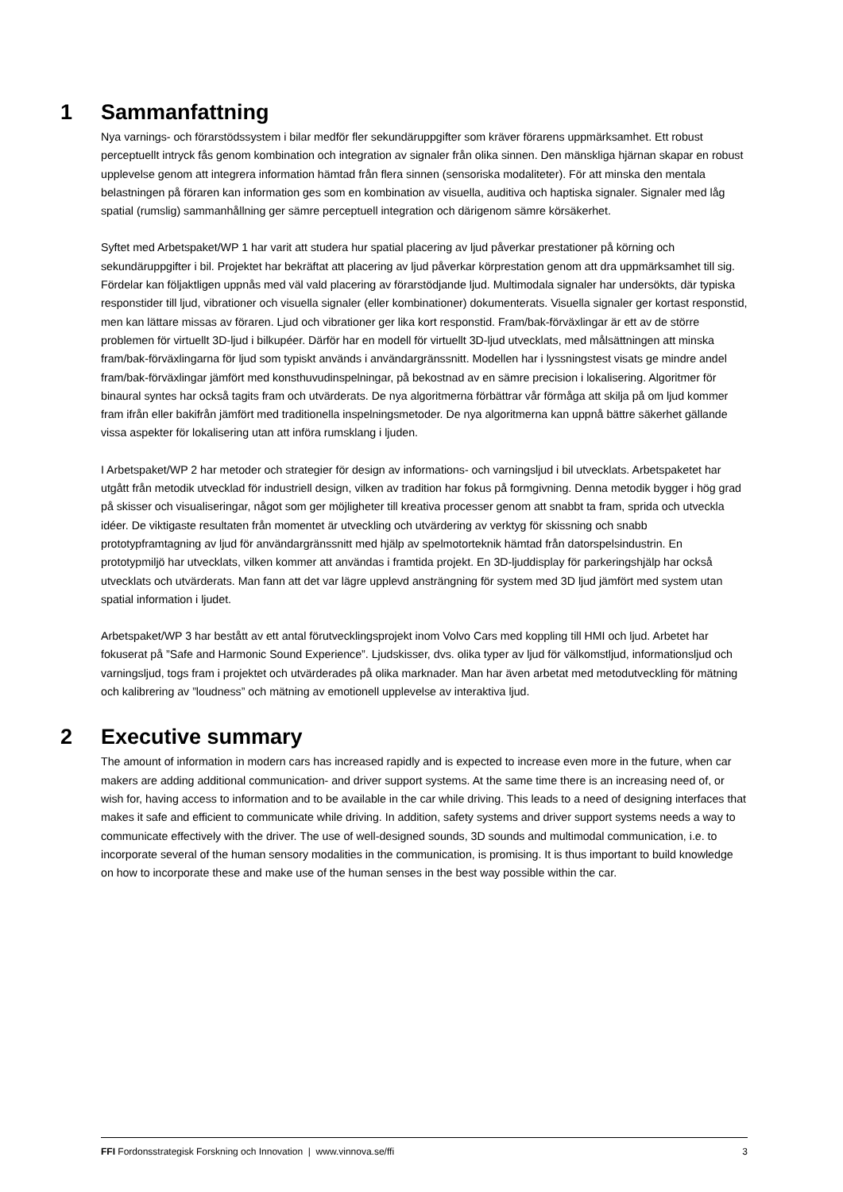1 Sammanfattning
Nya varnings- och förarstödssystem i bilar medför fler sekundäruppgifter som kräver förarens uppmärksamhet. Ett robust perceptuellt intryck fås genom kombination och integration av signaler från olika sinnen. Den mänskliga hjärnan skapar en robust upplevelse genom att integrera information hämtad från flera sinnen (sensoriska modaliteter). För att minska den mentala belastningen på föraren kan information ges som en kombination av visuella, auditiva och haptiska signaler. Signaler med låg spatial (rumslig) sammanhållning ger sämre perceptuell integration och därigenom sämre körsäkerhet.
Syftet med Arbetspaket/WP 1 har varit att studera hur spatial placering av ljud påverkar prestationer på körning och sekundäruppgifter i bil. Projektet har bekräftat att placering av ljud påverkar körprestation genom att dra uppmärksamhet till sig. Fördelar kan följaktligen uppnås med väl vald placering av förarstödjande ljud. Multimodala signaler har undersökts, där typiska responstider till ljud, vibrationer och visuella signaler (eller kombinationer) dokumenterats. Visuella signaler ger kortast responstid, men kan lättare missas av föraren. Ljud och vibrationer ger lika kort responstid. Fram/bak-förväxlingar är ett av de större problemen för virtuellt 3D-ljud i bilkupéer. Därför har en modell för virtuellt 3D-ljud utvecklats, med målsättningen att minska fram/bak-förväxlingarna för ljud som typiskt används i användargränssnitt. Modellen har i lyssningstest visats ge mindre andel fram/bak-förväxlingar jämfört med konsthuvudinspelningar, på bekostnad av en sämre precision i lokalisering. Algoritmer för binaural syntes har också tagits fram och utvärderats. De nya algoritmerna förbättrar vår förmåga att skilja på om ljud kommer fram ifrån eller bakifrån jämfört med traditionella inspelningsmetoder. De nya algoritmerna kan uppnå bättre säkerhet gällande vissa aspekter för lokalisering utan att införa rumsklang i ljuden.
I Arbetspaket/WP 2 har metoder och strategier för design av informations- och varningsljud i bil utvecklats. Arbetspaketet har utgått från metodik utvecklad för industriell design, vilken av tradition har fokus på formgivning. Denna metodik bygger i hög grad på skisser och visualiseringar, något som ger möjligheter till kreativa processer genom att snabbt ta fram, sprida och utveckla idéer. De viktigaste resultaten från momentet är utveckling och utvärdering av verktyg för skissning och snabb prototypframtagning av ljud för användargränssnitt med hjälp av spelmotorteknik hämtad från datorspelsindustrin. En prototypmiljö har utvecklats, vilken kommer att användas i framtida projekt. En 3D-ljuddisplay för parkeringshjälp har också utvecklats och utvärderats. Man fann att det var lägre upplevd ansträngning för system med 3D ljud jämfört med system utan spatial information i ljudet.
Arbetspaket/WP 3 har bestått av ett antal förutvecklingsprojekt inom Volvo Cars med koppling till HMI och ljud. Arbetet har fokuserat på ”Safe and Harmonic Sound Experience”. Ljudskisser, dvs. olika typer av ljud för välkomstljud, informationsljud och varningsljud, togs fram i projektet och utvärderades på olika marknader. Man har även arbetat med metodutveckling för mätning och kalibrering av ”loudness” och mätning av emotionell upplevelse av interaktiva ljud.
2 Executive summary
The amount of information in modern cars has increased rapidly and is expected to increase even more in the future, when car makers are adding additional communication- and driver support systems. At the same time there is an increasing need of, or wish for, having access to information and to be available in the car while driving. This leads to a need of designing interfaces that makes it safe and efficient to communicate while driving. In addition, safety systems and driver support systems needs a way to communicate effectively with the driver. The use of well-designed sounds, 3D sounds and multimodal communication, i.e. to incorporate several of the human sensory modalities in the communication, is promising. It is thus important to build knowledge on how to incorporate these and make use of the human senses in the best way possible within the car.
FFI Fordonsstrategisk Forskning och Innovation | www.vinnova.se/ffi 3